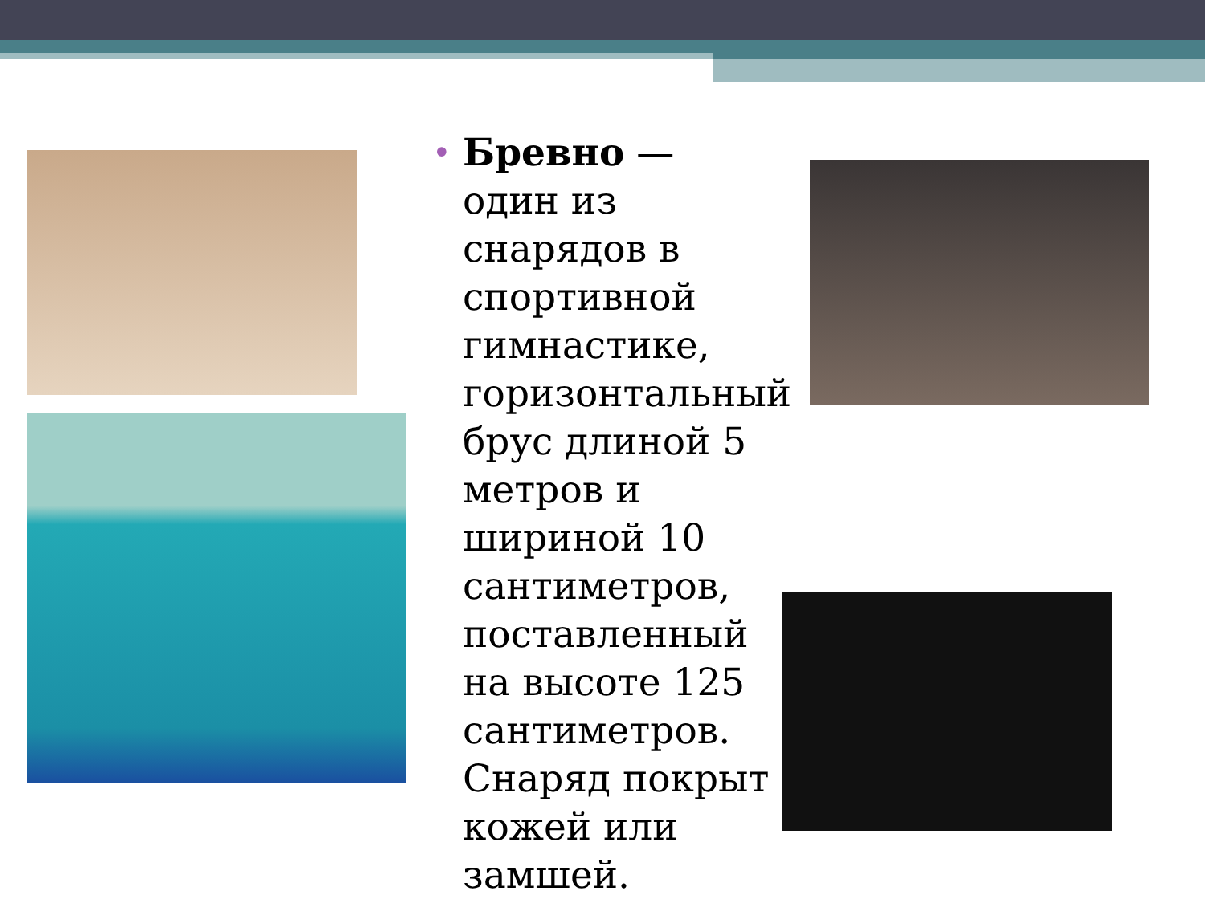• Бревно — один из снарядов в спортивной гимнастике, горизонтальный брус длиной 5 метров и шириной 10 сантиметров, поставленный на высоте 125 сантиметров. Снаряд покрыт кожей или замшей.